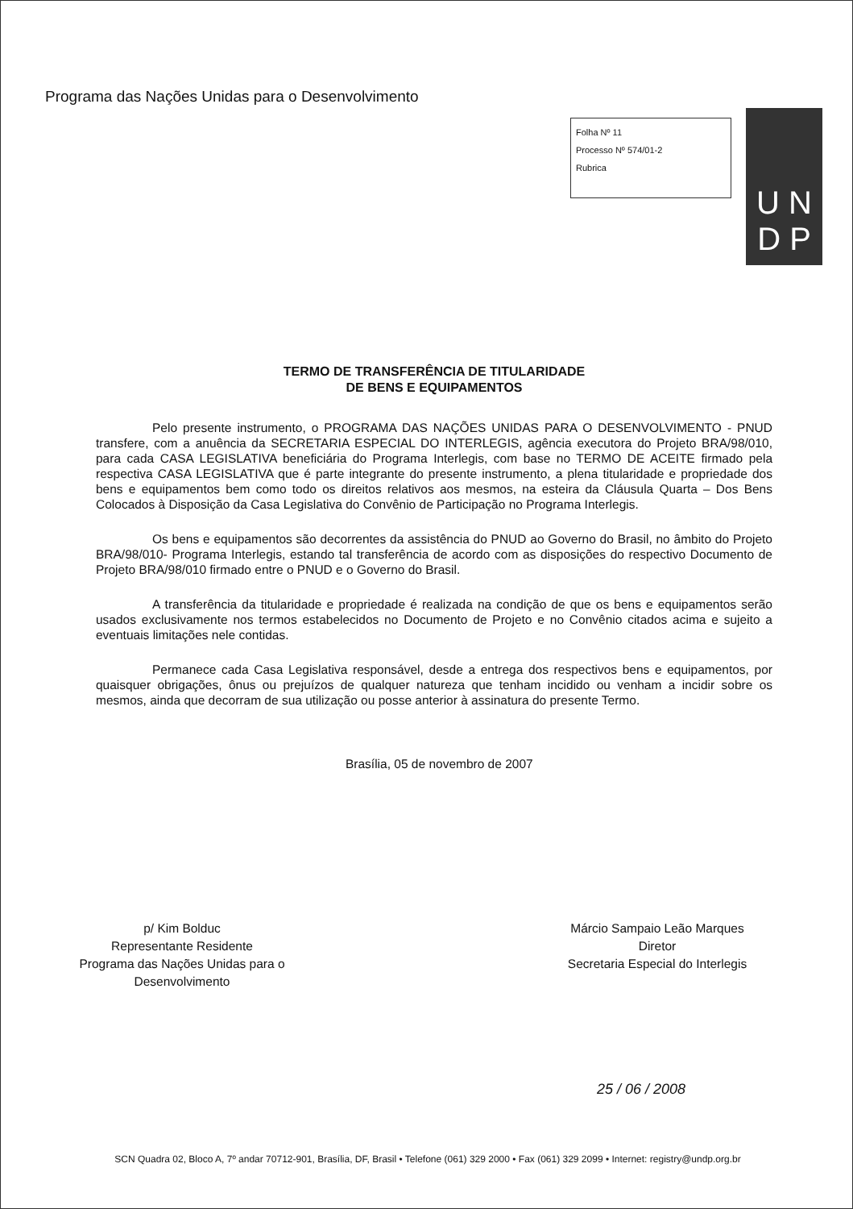Programa das Nações Unidas para o Desenvolvimento
Folha Nº 11
Processo Nº 574/01-2
Rubrica
U N
D P
TERMO DE TRANSFERÊNCIA DE TITULARIDADE
DE BENS E EQUIPAMENTOS
Pelo presente instrumento, o PROGRAMA DAS NAÇÕES UNIDAS PARA O DESENVOLVIMENTO - PNUD transfere, com a anuência da SECRETARIA ESPECIAL DO INTERLEGIS, agência executora do Projeto BRA/98/010, para cada CASA LEGISLATIVA beneficiária do Programa Interlegis, com base no TERMO DE ACEITE firmado pela respectiva CASA LEGISLATIVA que é parte integrante do presente instrumento, a plena titularidade e propriedade dos bens e equipamentos bem como todo os direitos relativos aos mesmos, na esteira da Cláusula Quarta – Dos Bens Colocados à Disposição da Casa Legislativa do Convênio de Participação no Programa Interlegis.
Os bens e equipamentos são decorrentes da assistência do PNUD ao Governo do Brasil, no âmbito do Projeto BRA/98/010- Programa Interlegis, estando tal transferência de acordo com as disposições do respectivo Documento de Projeto BRA/98/010 firmado entre o PNUD e o Governo do Brasil.
A transferência da titularidade e propriedade é realizada na condição de que os bens e equipamentos serão usados exclusivamente nos termos estabelecidos no Documento de Projeto e no Convênio citados acima e sujeito a eventuais limitações nele contidas.
Permanece cada Casa Legislativa responsável, desde a entrega dos respectivos bens e equipamentos, por quaisquer obrigações, ônus ou prejuízos de qualquer natureza que tenham incidido ou venham a incidir sobre os mesmos, ainda que decorram de sua utilização ou posse anterior à assinatura do presente Termo.
Brasília, 05 de novembro de 2007
p/ Kim Bolduc
Representante Residente
Programa das Nações Unidas para o
Desenvolvimento
Márcio Sampaio Leão Marques
Diretor
Secretaria Especial do Interlegis
25 / 06 / 2008
SCN Quadra 02, Bloco A, 7º andar 70712-901, Brasília, DF, Brasil • Telefone (061) 329 2000 • Fax (061) 329 2099 • Internet: registry@undp.org.br